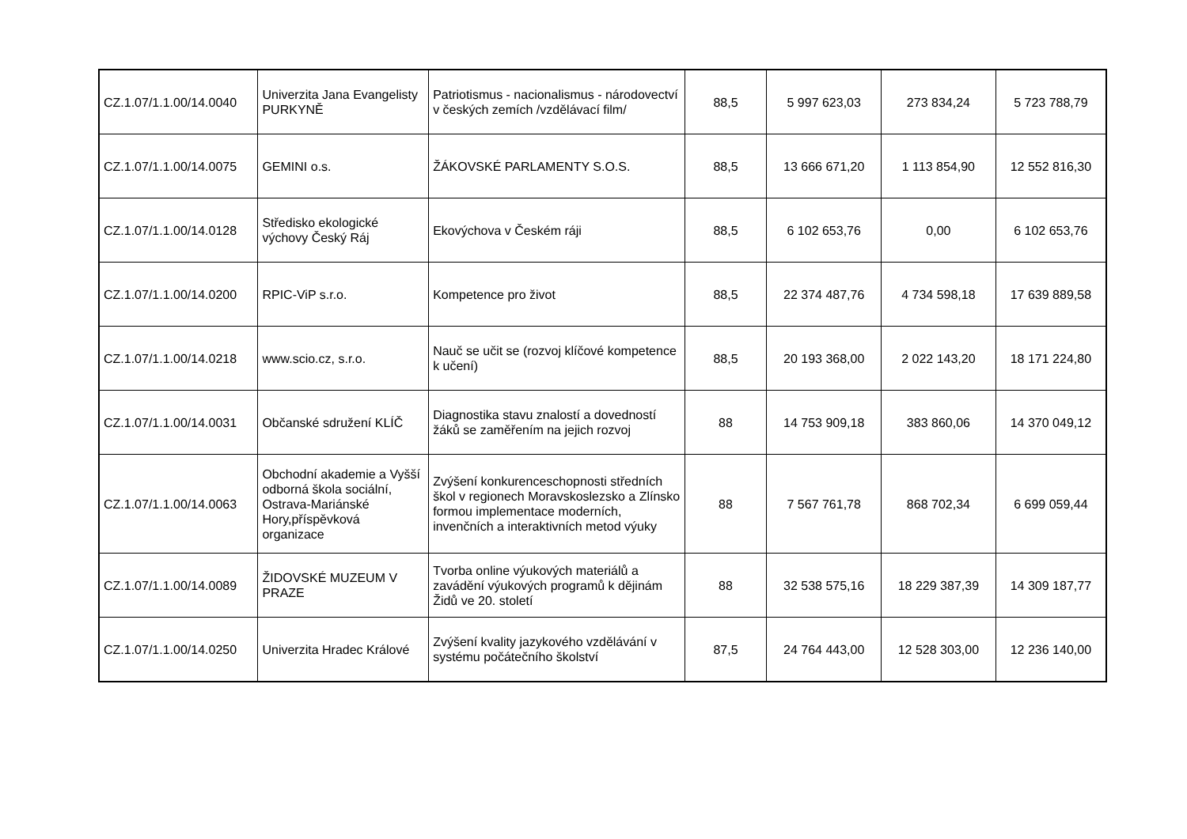| CZ.1.07/1.1.00/14.0040 | Univerzita Jana Evangelisty PURKYNĚ | Patriotismus - nacionalismus - národovectví v českých zemích /vzdělávací film/ | 88,5 | 5 997 623,03 | 273 834,24 | 5 723 788,79 |
| CZ.1.07/1.1.00/14.0075 | GEMINI o.s. | ŽÁKOVSKÉ PARLAMENTY S.O.S. | 88,5 | 13 666 671,20 | 1 113 854,90 | 12 552 816,30 |
| CZ.1.07/1.1.00/14.0128 | Středisko ekologické výchovy Český Ráj | Ekovýchova v Českém ráji | 88,5 | 6 102 653,76 | 0,00 | 6 102 653,76 |
| CZ.1.07/1.1.00/14.0200 | RPIC-ViP s.r.o. | Kompetence pro život | 88,5 | 22 374 487,76 | 4 734 598,18 | 17 639 889,58 |
| CZ.1.07/1.1.00/14.0218 | www.scio.cz, s.r.o. | Nauč se učit se (rozvoj klíčové kompetence k učení) | 88,5 | 20 193 368,00 | 2 022 143,20 | 18 171 224,80 |
| CZ.1.07/1.1.00/14.0031 | Občanské sdružení KLÍČ | Diagnostika stavu znalostí a dovedností žáků se zaměřením na jejich rozvoj | 88 | 14 753 909,18 | 383 860,06 | 14 370 049,12 |
| CZ.1.07/1.1.00/14.0063 | Obchodní akademie a Vyšší odborná škola sociální, Ostrava-Mariánské Hory,příspěvková organizace | Zvýšení konkurenceschopnosti středních škol v regionech Moravskoslezsko a Zlínsko formou implementace moderních, invenčních a interaktivních metod výuky | 88 | 7 567 761,78 | 868 702,34 | 6 699 059,44 |
| CZ.1.07/1.1.00/14.0089 | ŽIDOVSKÉ MUZEUM V PRAZE | Tvorba online výukových materiálů a zavádění výukových programů k dějinám Židů ve 20. století | 88 | 32 538 575,16 | 18 229 387,39 | 14 309 187,77 |
| CZ.1.07/1.1.00/14.0250 | Univerzita Hradec Králové | Zvýšení kvality jazykového vzdělávání v systému počátečního školství | 87,5 | 24 764 443,00 | 12 528 303,00 | 12 236 140,00 |